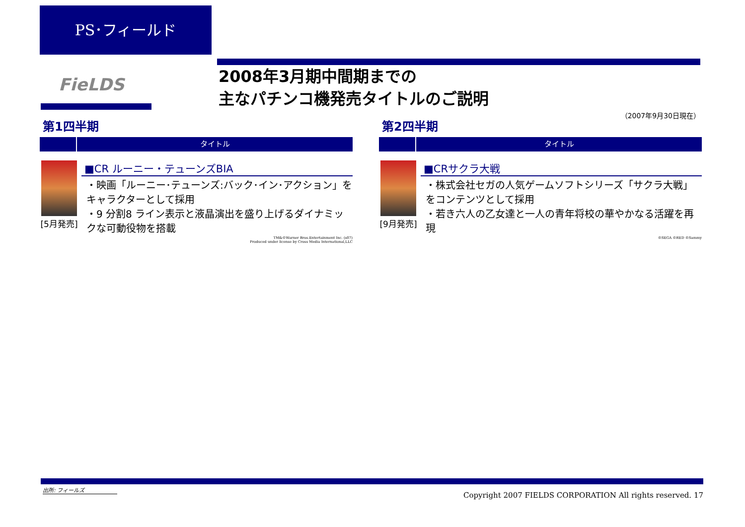PS･フィールド
FieLDS
2008年3月期中間期までの
主なパチンコ機発売タイトルのご説明
（2007年9月30日現在）
第1四半期
タイトル
[5月発売]
■CR ルーニー・テューンズBIA
・映画「ルーニー･テューンズ:バック･イン･アクション」をキャラクターとして採用
・9 分割8 ライン表示と液晶演出を盛り上げるダイナミックな可動役物を搭載
TM&©Warner Bros.Entertainment Inc. (s07)
Produced under license by Cross Media International,LLC
第2四半期
タイトル
[9月発売]
■CRサクラ大戦
・株式会社セガの人気ゲームソフトシリーズ「サクラ大戦」をコンテンツとして採用
・若き六人の乙女達と一人の青年将校の華やかなる活躍を再現
©SEGA ©RED ©Sammy
出所: フィールズ
Copyright 2007 FIELDS CORPORATION All rights reserved. 17